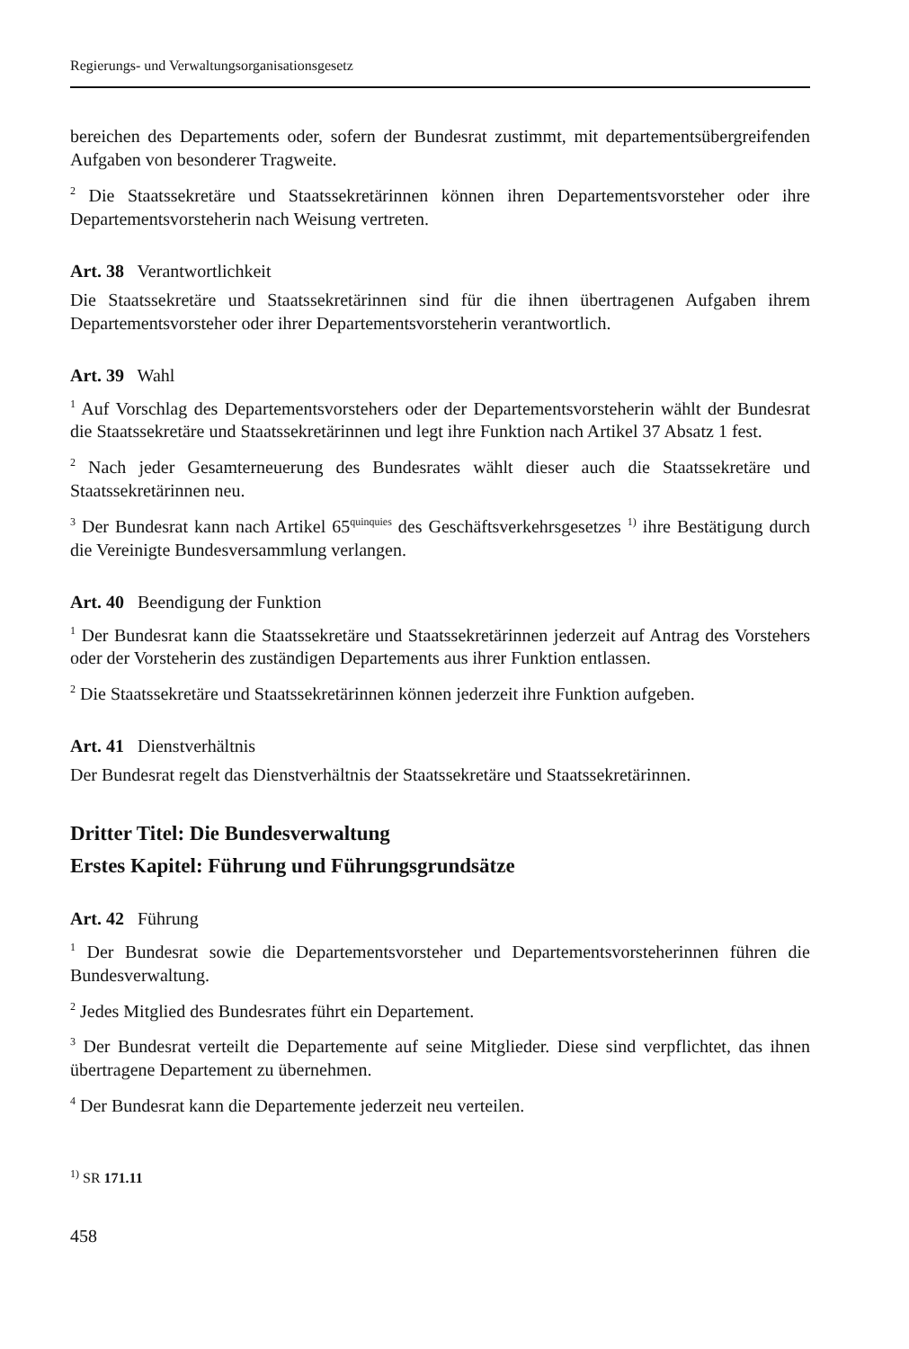Regierungs- und Verwaltungsorganisationsgesetz
bereichen des Departements oder, sofern der Bundesrat zustimmt, mit departementsübergreifenden Aufgaben von besonderer Tragweite.
<sup>2</sup> Die Staatssekretäre und Staatssekretärinnen können ihren Departementsvorsteher oder ihre Departementsvorsteherin nach Weisung vertreten.
Art. 38 Verantwortlichkeit
Die Staatssekretäre und Staatssekretärinnen sind für die ihnen übertragenen Aufgaben ihrem Departementsvorsteher oder ihrer Departementsvorsteherin verantwortlich.
Art. 39 Wahl
<sup>1</sup> Auf Vorschlag des Departementsvorstehers oder der Departementsvorsteherin wählt der Bundesrat die Staatssekretäre und Staatssekretärinnen und legt ihre Funktion nach Artikel 37 Absatz 1 fest.
<sup>2</sup> Nach jeder Gesamterneuerung des Bundesrates wählt dieser auch die Staatssekretäre und Staatssekretärinnen neu.
<sup>3</sup> Der Bundesrat kann nach Artikel 65<sup>quinquies</sup> des Geschäftsverkehrsgesetzes <sup>1)</sup> ihre Bestätigung durch die Vereinigte Bundesversammlung verlangen.
Art. 40 Beendigung der Funktion
<sup>1</sup> Der Bundesrat kann die Staatssekretäre und Staatssekretärinnen jederzeit auf Antrag des Vorstehers oder der Vorsteherin des zuständigen Departements aus ihrer Funktion entlassen.
<sup>2</sup> Die Staatssekretäre und Staatssekretärinnen können jederzeit ihre Funktion aufgeben.
Art. 41 Dienstverhältnis
Der Bundesrat regelt das Dienstverhältnis der Staatssekretäre und Staatssekretärinnen.
Dritter Titel: Die Bundesverwaltung
Erstes Kapitel: Führung und Führungsgrundsätze
Art. 42 Führung
<sup>1</sup> Der Bundesrat sowie die Departementsvorsteher und Departementsvorsteherinnen führen die Bundesverwaltung.
<sup>2</sup> Jedes Mitglied des Bundesrates führt ein Departement.
<sup>3</sup> Der Bundesrat verteilt die Departemente auf seine Mitglieder. Diese sind verpflichtet, das ihnen übertragene Departement zu übernehmen.
<sup>4</sup> Der Bundesrat kann die Departemente jederzeit neu verteilen.
<sup>1)</sup> SR 171.11
458